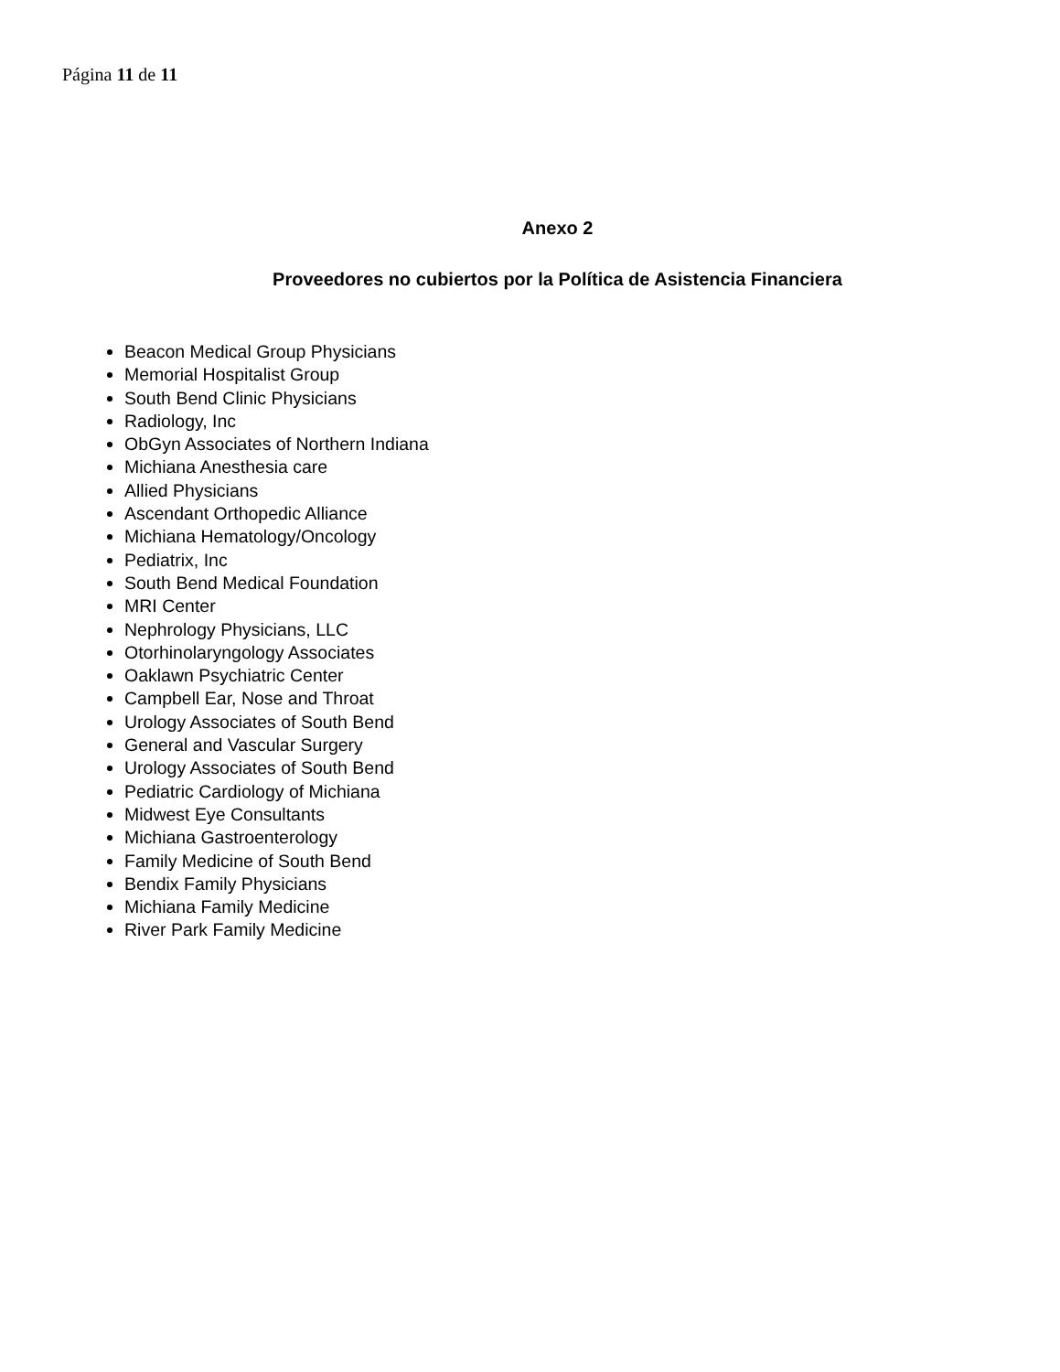Página 11 de 11
Anexo 2
Proveedores no cubiertos por la Política de Asistencia Financiera
Beacon Medical Group Physicians
Memorial Hospitalist Group
South Bend Clinic Physicians
Radiology, Inc
ObGyn Associates of Northern Indiana
Michiana Anesthesia care
Allied Physicians
Ascendant Orthopedic Alliance
Michiana Hematology/Oncology
Pediatrix, Inc
South Bend Medical Foundation
MRI Center
Nephrology Physicians, LLC
Otorhinolaryngology Associates
Oaklawn Psychiatric Center
Campbell Ear, Nose and Throat
Urology Associates of South Bend
General and Vascular Surgery
Urology Associates of South Bend
Pediatric Cardiology of Michiana
Midwest Eye Consultants
Michiana Gastroenterology
Family Medicine of South Bend
Bendix Family Physicians
Michiana Family Medicine
River Park Family Medicine